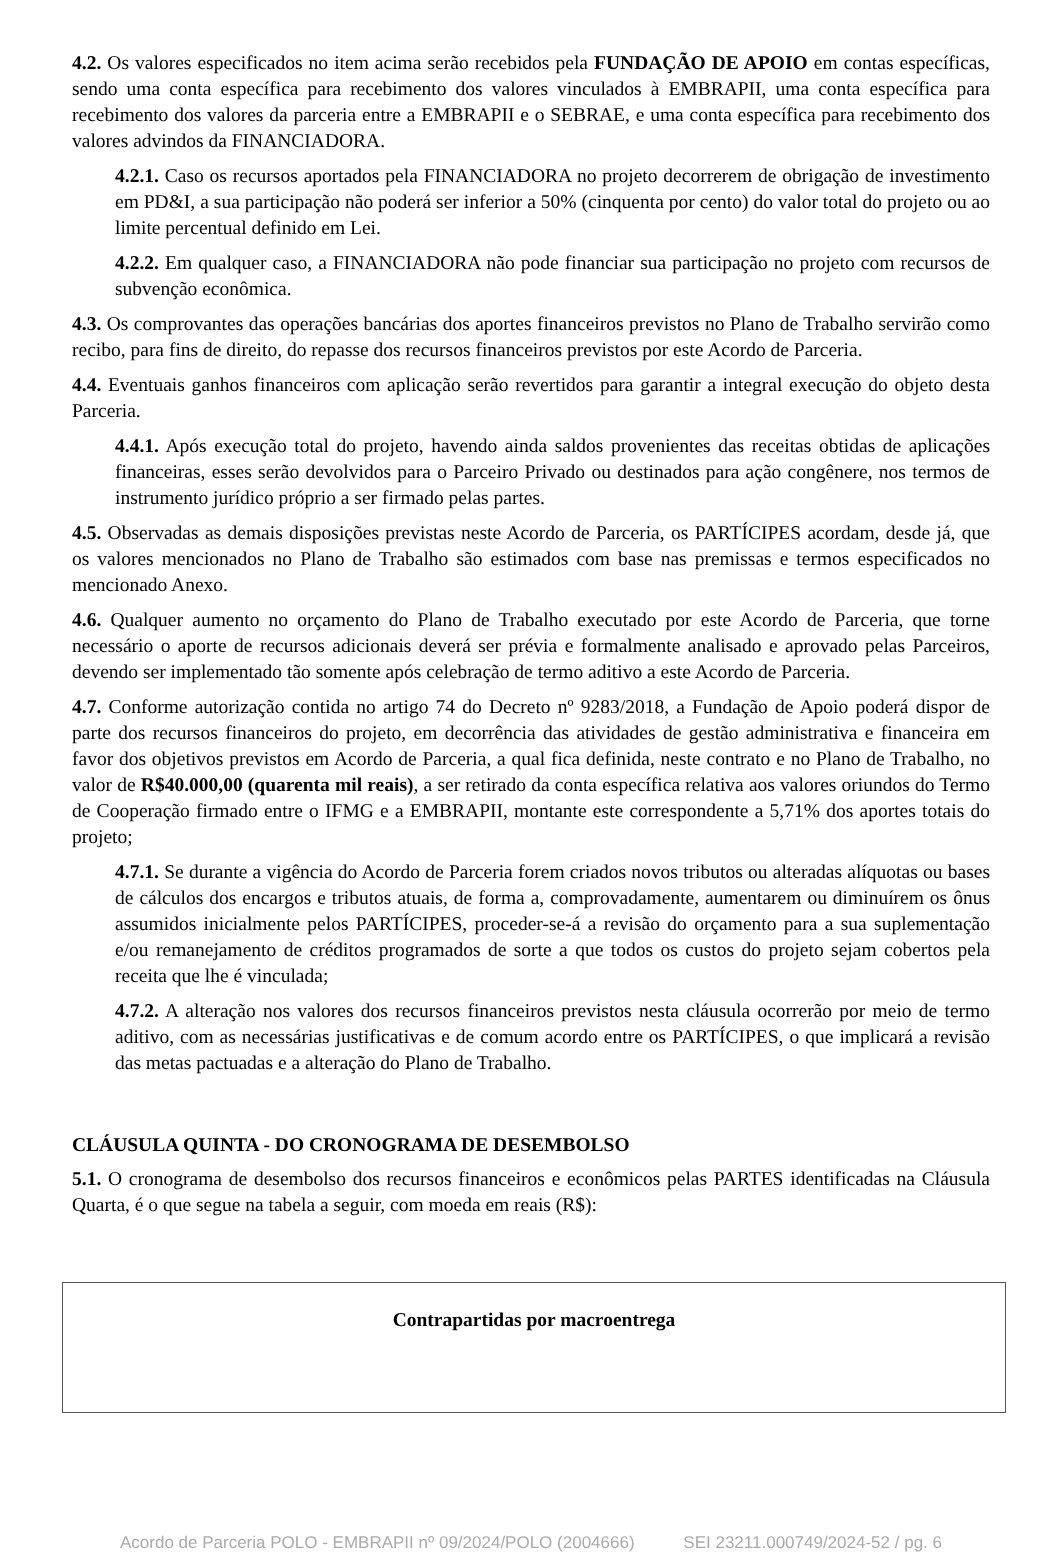4.2. Os valores especificados no item acima serão recebidos pela FUNDAÇÃO DE APOIO em contas específicas, sendo uma conta específica para recebimento dos valores vinculados à EMBRAPII, uma conta específica para recebimento dos valores da parceria entre a EMBRAPII e o SEBRAE, e uma conta específica para recebimento dos valores advindos da FINANCIADORA.
4.2.1. Caso os recursos aportados pela FINANCIADORA no projeto decorrerem de obrigação de investimento em PD&I, a sua participação não poderá ser inferior a 50% (cinquenta por cento) do valor total do projeto ou ao limite percentual definido em Lei.
4.2.2. Em qualquer caso, a FINANCIADORA não pode financiar sua participação no projeto com recursos de subvenção econômica.
4.3. Os comprovantes das operações bancárias dos aportes financeiros previstos no Plano de Trabalho servirão como recibo, para fins de direito, do repasse dos recursos financeiros previstos por este Acordo de Parceria.
4.4. Eventuais ganhos financeiros com aplicação serão revertidos para garantir a integral execução do objeto desta Parceria.
4.4.1. Após execução total do projeto, havendo ainda saldos provenientes das receitas obtidas de aplicações financeiras, esses serão devolvidos para o Parceiro Privado ou destinados para ação congênere, nos termos de instrumento jurídico próprio a ser firmado pelas partes.
4.5. Observadas as demais disposições previstas neste Acordo de Parceria, os PARTÍCIPES acordam, desde já, que os valores mencionados no Plano de Trabalho são estimados com base nas premissas e termos especificados no mencionado Anexo.
4.6. Qualquer aumento no orçamento do Plano de Trabalho executado por este Acordo de Parceria, que torne necessário o aporte de recursos adicionais deverá ser prévia e formalmente analisado e aprovado pelas Parceiros, devendo ser implementado tão somente após celebração de termo aditivo a este Acordo de Parceria.
4.7. Conforme autorização contida no artigo 74 do Decreto nº 9283/2018, a Fundação de Apoio poderá dispor de parte dos recursos financeiros do projeto, em decorrência das atividades de gestão administrativa e financeira em favor dos objetivos previstos em Acordo de Parceria, a qual fica definida, neste contrato e no Plano de Trabalho, no valor de R$40.000,00 (quarenta mil reais), a ser retirado da conta específica relativa aos valores oriundos do Termo de Cooperação firmado entre o IFMG e a EMBRAPII, montante este correspondente a 5,71% dos aportes totais do projeto;
4.7.1. Se durante a vigência do Acordo de Parceria forem criados novos tributos ou alteradas alíquotas ou bases de cálculos dos encargos e tributos atuais, de forma a, comprovadamente, aumentarem ou diminuírem os ônus assumidos inicialmente pelos PARTÍCIPES, proceder-se-á a revisão do orçamento para a sua suplementação e/ou remanejamento de créditos programados de sorte a que todos os custos do projeto sejam cobertos pela receita que lhe é vinculada;
4.7.2. A alteração nos valores dos recursos financeiros previstos nesta cláusula ocorrerão por meio de termo aditivo, com as necessárias justificativas e de comum acordo entre os PARTÍCIPES, o que implicará a revisão das metas pactuadas e a alteração do Plano de Trabalho.
CLÁUSULA QUINTA - DO CRONOGRAMA DE DESEMBOLSO
5.1. O cronograma de desembolso dos recursos financeiros e econômicos pelas PARTES identificadas na Cláusula Quarta, é o que segue na tabela a seguir, com moeda em reais (R$):
| Contrapartidas por macroentrega |
Acordo de Parceria POLO - EMBRAPII nº 09/2024/POLO (2004666) SEI 23211.000749/2024-52 / pg. 6